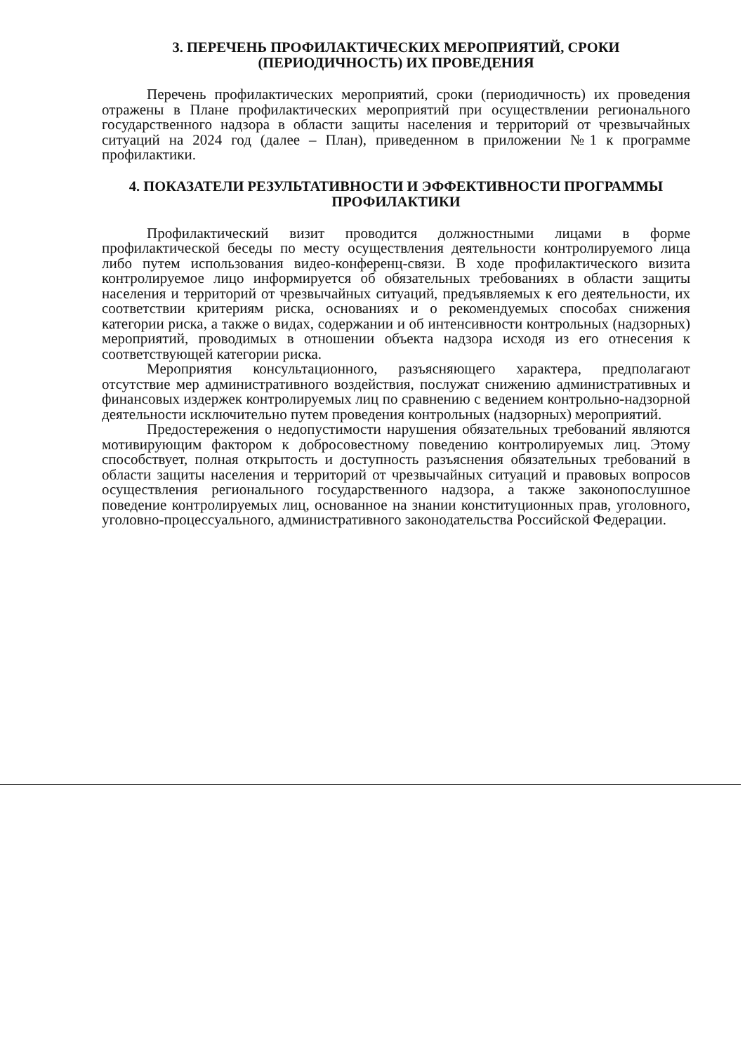3. ПЕРЕЧЕНЬ ПРОФИЛАКТИЧЕСКИХ МЕРОПРИЯТИЙ, СРОКИ (ПЕРИОДИЧНОСТЬ) ИХ ПРОВЕДЕНИЯ
Перечень профилактических мероприятий, сроки (периодичность) их проведения отражены в Плане профилактических мероприятий при осуществлении регионального государственного надзора в области защиты населения и территорий от чрезвычайных ситуаций на 2024 год (далее – План), приведенном в приложении №1 к программе профилактики.
4. ПОКАЗАТЕЛИ РЕЗУЛЬТАТИВНОСТИ И ЭФФЕКТИВНОСТИ ПРОГРАММЫ ПРОФИЛАКТИКИ
Профилактический визит проводится должностными лицами в форме профилактической беседы по месту осуществления деятельности контролируемого лица либо путем использования видео-конференц-связи. В ходе профилактического визита контролируемое лицо информируется об обязательных требованиях в области защиты населения и территорий от чрезвычайных ситуаций, предъявляемых к его деятельности, их соответствии критериям риска, основаниях и о рекомендуемых способах снижения категории риска, а также о видах, содержании и об интенсивности контрольных (надзорных) мероприятий, проводимых в отношении объекта надзора исходя из его отнесения к соответствующей категории риска.
Мероприятия консультационного, разъясняющего характера, предполагают отсутствие мер административного воздействия, послужат снижению административных и финансовых издержек контролируемых лиц по сравнению с ведением контрольно-надзорной деятельности исключительно путем проведения контрольных (надзорных) мероприятий.
Предостережения о недопустимости нарушения обязательных требований являются мотивирующим фактором к добросовестному поведению контролируемых лиц. Этому способствует, полная открытость и доступность разъяснения обязательных требований в области защиты населения и территорий от чрезвычайных ситуаций и правовых вопросов осуществления регионального государственного надзора, а также законопослушное поведение контролируемых лиц, основанное на знании конституционных прав, уголовного, уголовно-процессуального, административного законодательства Российской Федерации.